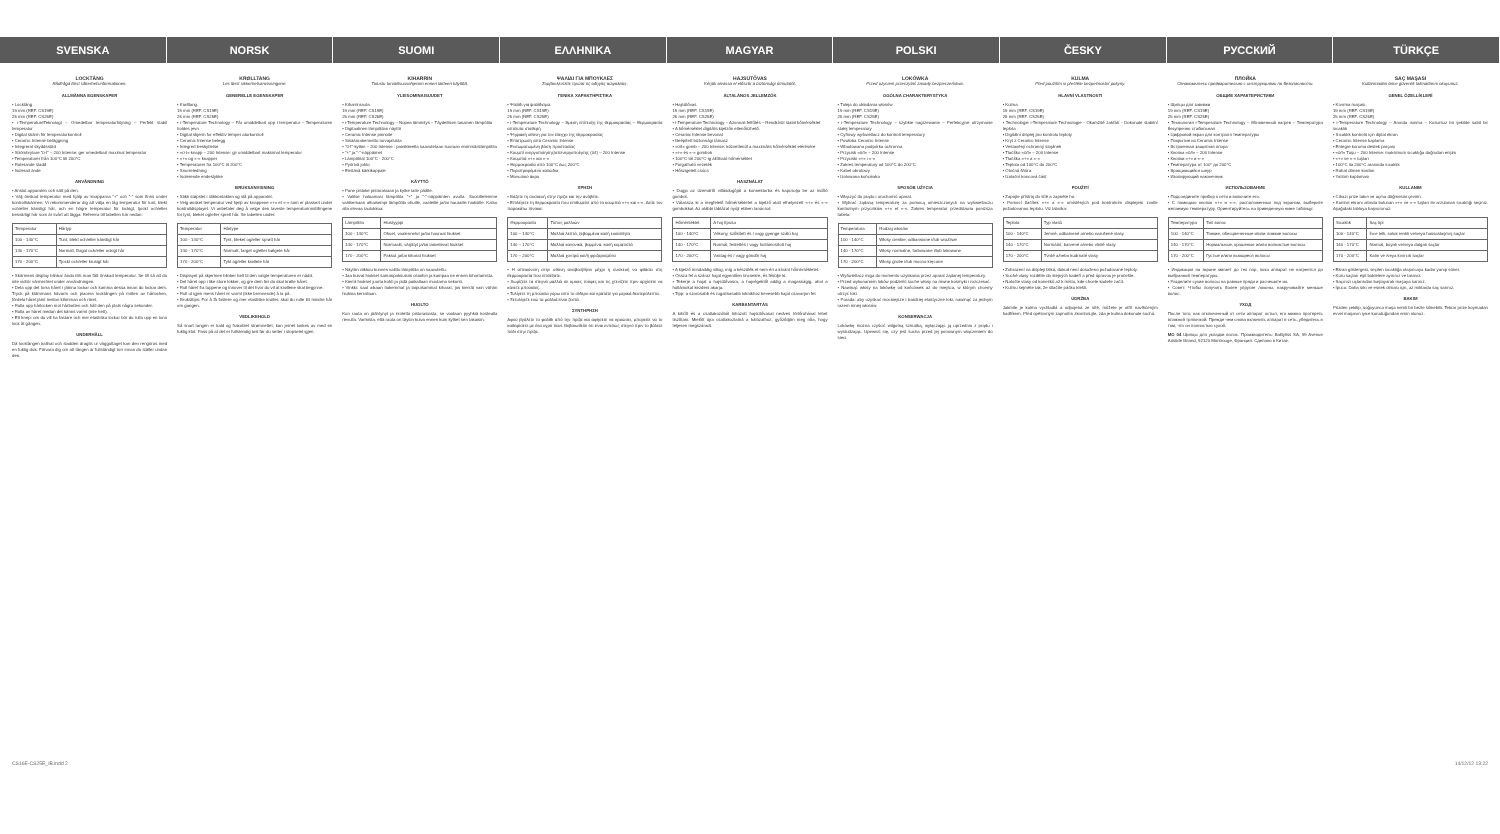SVENSKA NORSK SUOMI ΕΛΛΗΝΙΚΑ MAGYAR POLSKI ČESKY РУССКИЙ TÜRKÇE
LOCKTÅNG
Rådfråga först säkerhetsinformationen.
ALLMÄNNA EGENSKAPER
• Locktång
19 mm (REF. CS19E)
25 mm (REF. CS25E)
• i-TemperatureTeknologi – Omedelbar temperaturhöjning – Perfekt stabil temperatur
• Digital skärm för temperaturkontroll
• Ceramic Intense beläggning
• Integrerat skyddsstöd
• Strömbrytare "0-I" – 200 Intense: ger omedelbart maximal temperatur
• Temperaturer från 100°C till 200°C
• Roterande sladd
• Isolerad ände
ANVÄNDNING
• Anslut apparaten och sätt på den.
• Välj önskad temperatur med hjälp av knapparna "+" och "-" som finns under kontrollskärmen. Vi rekommenderar dig att välja en låg temperatur för tunt, blekt och/eller känsligt hår, och en högre temperatur för lockigt, tjockt och/eller besvärligt hår som är svårt att lägga. Referera till tabellen här nedan:
| Temperatur | Hårtyp |
| --- | --- |
| 100 - 140°C | Tunt, blekt och/eller känsligt hår |
| 140 - 170°C | Normalt, färgat och/eller ockigt hår |
| 170 - 200°C | Tjockt och/eller krusigt hår |
• Skärmens display blinkar ända tills man fått önskad temperatur. Se till så att du inte vidrör värmeröret under användningen.
• Dela upp det torra håret i jämna lockar och kamma dessa innan du lockar dem. Tryck på klämmans hävarm och placera locktången på mitten av hårlocken, fördela håret jämt mellan klämman och röret.
• Rulla upp hårlocken mot hårbotten och håll den på plats några sekunder.
• Rulla av håret medan det känns varmt (inte hett).
• Ett knep: om du vill ha fastare och mer elastiska lockar bör du rulla upp en tunn lock åt gången.
UNDERHÅLL
Då locktången kallnat och sladden dragits ur vägguttaget kan den rengöras med en fuktig duk. Förvara dig om att tången är fullständigt torr innan du ställer undan den.
KRØLLTANG
Les først sikkerhetsanvisningene.
GENERELLE EGENSKAPER
• Krølltang.
19 mm (REF. CS19E)
25 mm (REF. CS25E)
• i-Temperature Technology – Får umiddelbart opp i temperatur – Temperaturen holdes jevn
• Digital skjerm for effektiv temper aturkontroll
• Ceramic Intense belegg
• Integrert beskyttelse
• «0-I» knapp – 200 Intense: gir umiddelbart maksimal temperatur
• «+» og «-» knapper
• Temperaturer fra 100°C til 200°C
• Snurreledning
• Isolerende endestykke
BRUKSANVISNING
• Stikk støpslet i stikkontakten og slå på apparatet.
• Velg ønsket temperatur ved hjelp av knappene «+» et «-» som er plassert under kontrolldisplayet. Vi anbefaler deg å velge den laveste temperaturinnstillingene for tynt, bleket og/eller spretl hår. Se tabellen under:
| Temperatur | Hårtype |
| --- | --- |
| 100 - 140°C | Tynt, bleket og/eller sprøtt hår |
| 140 - 170°C | Normalt, farget og/eller bølgete hår |
| 170 - 200°C | Tykt og/eller krøllete hår |
• Displayet på skjermen blinker helt til den valgte temperaturen er nådd.
• Del håret opp i like store lokker, og gre dem før du skal krølle håret.
• Rull håret fra tuppene og innover til det hvor du vil at krøllene skal begynne.
• Rull ut igjen mens håret er varmt (ikke brennende) å la på.
• Bruksttips: For å få fastere og mer elastiske krøller, skal du rulle litt mindre hår om gangen.
VEDLIKEHOLD
Så snart tangen er kald og frakoblet strømnettet, kan jernet tørkes av med en fuktig klut. Pass på at det er fullstendig tørt før du setter i stopselet igjen.
KIHARRIN
Tutustu turvallisuusohjeisiin ennen laitteen käyttöä.
YLEISOMINAISUUDET
• Kiharrinrauta
19 mm (REF. CS19E)
25 mm (REF. CS25E)
• i-Temperature Technology – Nopea lämmitys – Täydellisen tasainen lämpötila
• Digitaalinen lämpötilan näyttö
• Ceramic Intense pinnoite
• Sisäänrakennettu turvajalusta
• "0-I"-kytkin – 200 Intense : painikkeella saavutetaan suoraan enimmäislämpötila
• "+" ja "-"-näppäimet
• Lämpötilat 100°C - 200°C
• Pyörivä johto
• Eristävä kärkikappale
KÄYTTÖ
• Pane pistoke pistorasiaan ja kytke laite päälle.
• Valitse haluamasi lämpötila "+" ja "-"-näppäinten avulla. Suosittelemme valitsemaan alhaisempi lämpötila ohuille, vaaleille ja/tai hauraille hiuksille. Katso alla olevaa taulukkoa:
| Lämpötila | Hiustyyppi |
| --- | --- |
| 100 - 140°C | Ohuet, vaalennetut ja/tai hauraat hiukset |
| 140 - 170°C | Normaalit, värjätyt ja/tai laineilevat hiukset |
| 170 - 200°C | Paksut ja/tai kiharat hiukset |
• Näytön viikkuu kunnes valittu lämpötila on saavutettu.
• Jaa kuivat hiukset samanpaksuisiin osioihin ja kampaa ne ennen kihartamista.
• Kierrä hiukset juurta kohti ja pidä paikallaan muutama sekunti.
• Vinkki: saat aikaan tiukemmat ja taipuisammat kiharat, jos kierrät vain vähän hiuksia kerrallaan.
HUOLTO
Kun rauta on jäähtynyt ja irrotettu pistorasiasta, se voidaan pyyhkiä kostealla rievulla. Varmista, että rauta on täysin kuiva ennen kuin kytket sen takaisin.
ΨΑΛΙΔΙ ΓΙΑ ΜΠΟΥΚΛΕΣ
Συμβουλευτείτε πρώτα τις οδηγίες ασφαλείας.
ΓΕΝΙΚΑ ΧΑΡΑΚΤΗΡΙΣΤΙΚΑ
• Ψαλίδι για ψαλίδισμα.
19 mm (REF. CS19E)
25 mm (REF. CS25E)
• i-Temperature Technology – Άμεση επίτευξη της θερμοκρασίας – Θερμοκρασία απόλυτα σταθερή
• Ψηφιακή οθόνη για τον έλεγχο της θερμοκρασίας
• Επίστρωση από Ceramic Intense
• Ενσωματωμένη βάση προστασίας
• Κουμπί ενεργοποίησης/απενεργοποίησης (0/I) – 200 Intense
• Κουμπιά «+» και «-»
• Θερμοκρασία από 100°C έως 200°C
• Περιστρεφόμενο καλώδιο
• Μονωτικό άκρο
ΧΡΗΣΗ
• Βάζετε τη συσκευή στην πρίζα και την ανάβετε.
• Επιλέγετε τη θερμοκρασία που επιθυμείτε από τα κουμπιά «+» και «-». Δείτε τον παρακάτω πίνακα:
| Θερμοκρασία | Τύπος μαλλιών |
| --- | --- |
| 100 – 140°C | Μαλλιά λεπτά, ξεβαμμένα και/ή ευαίσθητα |
| 140 – 170°C | Μαλλιά κανονικά, βαμμένα, και/ή κυματιστά |
| 170 – 200°C | Μαλλιά χοντρά και/ή φριζαρισμένα |
• Η απεικόνιση στην οθόνη αναβοσβήνει μέχρι η συσκευή να φθάσει στη θερμοκρασία που επιλέξατε.
• Χωρίζετε τα στεγνά μαλλιά σε ομοιες τούφες και τις χτενίζετε πριν αρχίσετε να κάνετε μπούκλες.
• Τυλίγετε τη μπούκλα γύρω από το σίδερο και κρατάτε για μερικά δευτερόλεπτα.
• Ξετυλίγετε ενώ τα μαλλιά είναι ζεστά.
ΣΥΝΤΗΡΗΣΗ
Αφού βγάλετε το φαλίδι από την πρίζα και αφήσετε να κρυώσει, μπορείτε να το καθαρίσετε με ένα υγρό πανί. Βεβαιωθείτε ότι είναι εντελώς στεγνό πριν το βάλετε πάλι στην πρίζα.
HAJSÜTŐVAS
Kérjük olvassa el először a biztonsági útmutatót.
ÁLTALÁNOS JELLEMZŐK
• Hajsütővas
19 mm (REF. CS19E)
25 mm (REF. CS25E)
• i-Temperature Technology – Azonnali felfűtés – Rendkívül stabil hőmérséklet
• A hőmérséklet digitális kijelzőn ellenőrizhető.
• Ceramic Intense bevonat
• Beépített biztonsági támasz
• «0/I» gomb – 200 Intense: közvetlenül a maximális hőmérséklet elérésére
• «+» és «-» gombok
• 100°C-tól 200°C-ig állítható hőmérséklet
• Forgatható vezeték
• Hőszigetelt csúcs
HASZNÁLAT
• Dugja az üzemdről villásdugóját a konnektorba és kapcsolja be az indító gombot.
• Válassza ki a megfelelő hőmérsékletet a kijelző alatt elhelyezett «+» és «-» gombokkal. Az alábbi táblázat nyújt ebben tanácsot:
| Hőmérséklet | A haj típusa |
| --- | --- |
| 100 - 140°C | Vékony, szőkített és / vagy gyenge szálú haj |
| 140 - 170°C | Normál, festettés / vagy hullámosított haj |
| 170 - 200°C | Vastag és / vagy göndör haj |
• A kijelző mindaddig villog, míg a készülék el nem éri a kívánt hőmérsékletet.
• Ossza fel a száraz hajat egyenlően tincsekre, és fésülje ki.
• Tekerje a hajat a hajsütővasra, a hajvégektől addig a magasságig, ahol a hullámokat kezdeni akarja.
• Tipp: a szorosabb és rugalmasabb loknikhoz kevesebb hajat csavarjon fel.
KARBANTARTÁS
A kihűlt és a csatlakozóból kihúzott hajsütővasat nedves törlőruhával lehet tisztítani. Mielőtt újra csatlakoztatná a hálózathoz, győződjön meg róla, hogy teljesen megszáradt.
LOKÓWKA
Przed użyciem przeczytać zasady bezpieczeństwa.
OGÓLNA CHARAKTERYSTYKA
• Tuleja do układania włosów
19 mm (REF. CS19E)
25 mm (REF. CS25E)
• i-Temperature Technology – szybkie nagrzewanie – Perfekcyjne utrzymanie stałej temperatury
• Cyfrowy wyświetlacz do kontroli temperatury
• Powłoka Ceramic Intense
• Wbudowana podpórka ochronna
• Przycisk «0/I» – 200 Intense
• Przyciski «+» i «-»
• Zakres temperatury od 100°C do 200°C
• Kabel obrotowy
• Izolowana końcówka
SPOSÓB UŻYCIA
• Włączyć do prądu i uruchomić aparat.
• Wybrać żądaną temperaturę za pomocą umieszczonych na wyświetlaczu kontrolnym przycisków «+» et «-». Zakres temperatur przedstawia poniższa tabela:
| Temperatura | Rodzaj włosów |
| --- | --- |
| 100 - 140°C | Włosy cienkie, odbarwione i/lub wrażliwe |
| 140 - 170°C | Włosy normalne, farbowane i/lub lokowane |
| 170 - 200°C | Włosy grube i/lub mocno kręcone |
• Wyświetlacz miga do momentu uzyskania przez aparat żądanej temperatury.
• Przed wykonaniem loków podzielić suche włosy na równe kosmyki i rozczesać.
• Nawinąć włosy na lokówkę od końcówek aż do miejsca, w którym chcemy utrzyć loki.
• Porada: aby uzyskać mocniejsze i bardziej elastyczne loki, nawinąć za jednym razem mniej włosów.
KONSERWACJA
Lokówkę można czyścić wilgotną szmatką, wyłączając ją uprzednio z prądu i wystudzając. Upewnić się, czy jest sucha przed jej ponownym włączeniem do sieci.
KULMA
Před použitím si přečtěte bezpečnostní pokyny.
HLAVNÍ VLASTNOSTI
• Kulma
19 mm (REF. CS19E)
25 mm (REF. CS25E)
• Technologie i-Temperature Technologie - Okamžité zahřátí - Dokonale stabilní teplota
• Digitální displej pro kontrolu teploty
• Kryt z Ceramic Intense
• Vestavěný ochranný stojánek
• Tlačítko «0/I» – 200 Intense
• Tlačítka «+» a «-»
• Teplota od 100°C do 200°C
• Otočná šňůra
• Izolační koncová část
POUŽITÍ
• Zapojte přístroj do sítě a zapněte ho.
• Pomocí tlačítek «+» a «-» umístěných pod kontrolním displejem zvolte požadovanou teplotu. Viz tabulka:
| Teplota | Typ vlasů |
| --- | --- |
| 100 - 140°C | Jemné, odbarvené a/nebo narušené vlasy |
| 140 - 170°C | Normální, barvené a/nebo vlnité vlasy |
| 170 - 200°C | Tvrdé a/nebo kudrnaté vlasy |
• Zobrazení na displeji bliká, dokud není dosaženo požadované teploty.
• Suché vlasy rozdělte do stejných kadeří a před úpravou je pročešte.
• Natočte vlasy od konečků až k místu, kde chcete kadeře začít.
• Kulmu sejměte tak, že stlačíte páčku klešti.
ÚDRŽBA
Jakmile je kulma vychladlá a odpojená ze sítě, můžete je otřít navlhčeným hadříkem. Před opětovným zapnutím zkontrolujte, zda je kulma dokonale suchá.
ПЛОЙКА
Ознакомьтесь предварительно с инструкциями по безопасности.
ОБЩИЕ ХАРАКТЕРИСТИКИ
• Щипцы для завивки
19 mm (REF. CS19E)
25 mm (REF. CS25E)
• Технология i-Temperature Technology – Мгновенный нагрев – Температура безупречно стабильная
• Цифровой экран для контроля температуры
• Покрытие из Ceramic Intense
• Встроенная защитная опора
• Кнопка «0/I» – 200 Intense
• Кнопки «+» и «-»
• Температура от 100° до 200°C
• Вращающийся шнур
• Изолирующий наконечник
ИСПОЛЬЗОВАНИЕ
• Подсоедините прибор к сети и включите его.
• С помощью кнопок «+» и «-», расположенных под экраном, выберите желаемую температуру. Ориентируйтесь на приведенную ниже таблицу:
| Температура | Тип волос |
| --- | --- |
| 100 - 140°C | Тонкие, обесцвеченные и/или ломкие волосы |
| 140 - 170°C | Нормальные, крашеные и/или волнистые волосы |
| 170 - 200°C | Густые и/или вьющиеся волосы |
• Индикация на экране мигает до тех пор, пока аппарат не нагреется до выбранной температуры.
• Разделите сухие волосы на равные пряди и расчешите их.
• Совет: Чтобы получить более упругие локоны, накручивайте меньше волос.
УХОД
После того, как отключенный от сети аппарат остыл, его можно протереть влажной тряпочкой. Прежде чем снова включить аппарат в сеть, убедитесь в том, что он полностью сухой.
MO 04 Щипцы для укладки волос. Производитель: BaByliss SA, 99 Avenue Aristide Briand, 92120 Montrouge, Франция. Сделано в Китае.
SAÇ MAŞASI
Kullanmadan önce güvenlik talimatlarını okuyunuz.
GENEL ÖZELLİKLERİ
• Kıvırma maşası.
19 mm (REF. CS19E)
25 mm (REF. CS25E)
• i-Temperature Technology – Anında ısınma – Kusursuz bir şekilde sabit bir sıcaklık
• Sıcaklık kontrolü için dijital ekran
• Ceramic Intense kaplama
• Entegre koruma destek parçası
• «0/I» Tuşu – 200 Intense: maksimum sıcaklığa doğrudan erişim
• «+» ve «-» tuşları
• 100°C ila 200°C arasında sıcaklık
• Rahat dönen kordon
• Yalıtım kaplaması
KULLANIM
• Cihazı prize takın ve açma düğmesini çevirin.
• Kontrol ekranı altında bulunan «+» ve «-» tuşları ile arzulanan sıcaklığı seçiniz. Aşağıdaki tabloya başvurunuz:
| Sıcaklık | Saç tipi |
| --- | --- |
| 100 - 140°C | İnce telli, soluk renkli ve/veya hassaslaşmış saçlar |
| 140 - 170°C | Normal, boyalı ve/veya dalgalı saçlar |
| 170 - 200°C | Kalın ve /veya kıvırcık saçlar |
• Ekran göstergesi, seçilen sıcaklığa ulaşıncaya kadar yanıp söner.
• Kuru saçları eşit buklelere ayırınız ve taranız.
• Saçınızı uçlarından başlayarak maşaya sarınız.
• İpucu: Daha sıkı ve esnek olması için, az miktarda saç sarınız.
BAKIM
Prizden çekilip, soğuyunca maşa nemli bir bezle silinebilir. Tekrar prize koymadan evvel maşanın iyice kuruduğundan emin olunuz.
CS16E-CS25E_IB.indd 2 14/12/12 13:22